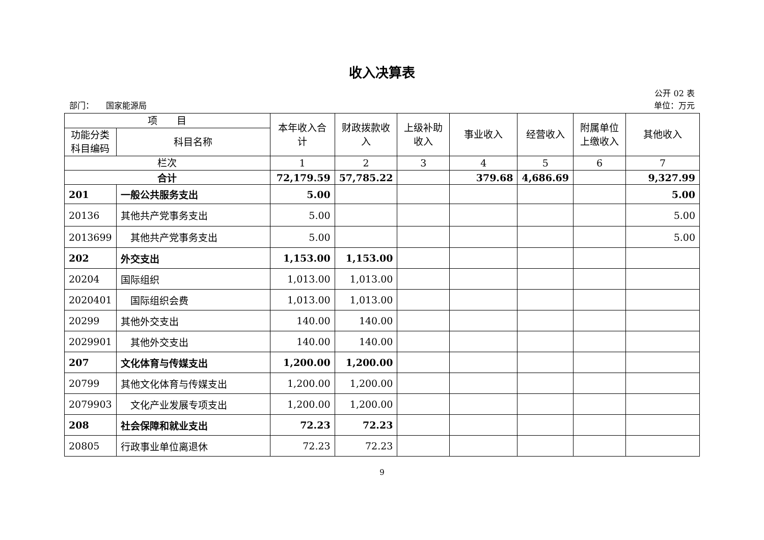收入决算表
公开 02 表
部门：　　国家能源局 单位：万元
| 项 目 | | 本年收入合计 | 财政拨款收入 | 上级补助收入 | 事业收入 | 经营收入 | 附属单位上缴收入 | 其他收入 |
| --- | --- | --- | --- | --- | --- | --- | --- | --- |
| 功能分类科目编码 | 科目名称 | | | | | | | |
| 栏次 | | 1 | 2 | 3 | 4 | 5 | 6 | 7 |
| 合计 | | 72,179.59 | 57,785.22 | | 379.68 | 4,686.69 | | 9,327.99 |
| 201 | 一般公共服务支出 | 5.00 | | | | | | 5.00 |
| 20136 | 其他共产党事务支出 | 5.00 | | | | | | 5.00 |
| 2013699 | 其他共产党事务支出 | 5.00 | | | | | | 5.00 |
| 202 | 外交支出 | 1,153.00 | 1,153.00 | | | | | |
| 20204 | 国际组织 | 1,013.00 | 1,013.00 | | | | | |
| 2020401 | 国际组织会费 | 1,013.00 | 1,013.00 | | | | | |
| 20299 | 其他外交支出 | 140.00 | 140.00 | | | | | |
| 2029901 | 其他外交支出 | 140.00 | 140.00 | | | | | |
| 207 | 文化体育与传媒支出 | 1,200.00 | 1,200.00 | | | | | |
| 20799 | 其他文化体育与传媒支出 | 1,200.00 | 1,200.00 | | | | | |
| 2079903 | 文化产业发展专项支出 | 1,200.00 | 1,200.00 | | | | | |
| 208 | 社会保障和就业支出 | 72.23 | 72.23 | | | | | |
| 20805 | 行政事业单位离退休 | 72.23 | 72.23 | | | | | |
9